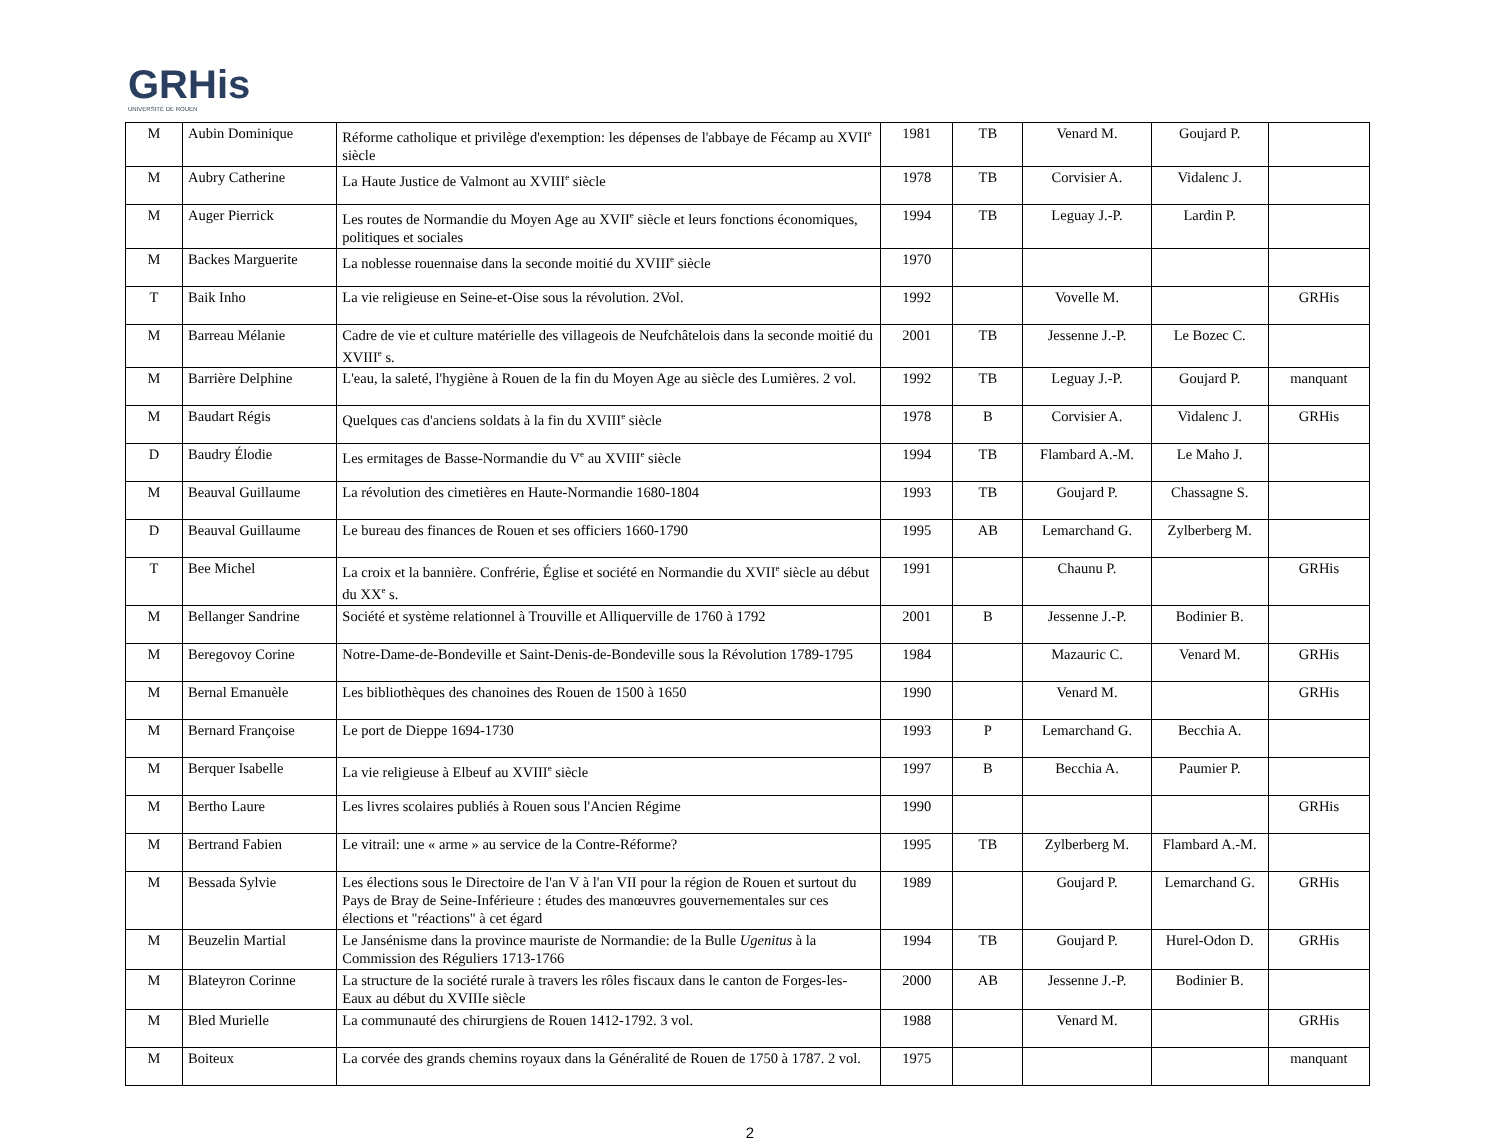GRHis
UNIVERSITÉ DE ROUEN
| M | Aubin Dominique | Réforme catholique et privilège d'exemption: les dépenses de l'abbaye de Fécamp au XVII<sup>e</sup> siècle | 1981 | TB | Venard M. | Goujard P. | |
| M | Aubry Catherine | La Haute Justice de Valmont au XVIII<sup>e</sup> siècle | 1978 | TB | Corvisier A. | Vidalenc J. | |
| M | Auger Pierrick | Les routes de Normandie du Moyen Age au XVII<sup>e</sup> siècle et leurs fonctions économiques, politiques et sociales | 1994 | TB | Leguay J.-P. | Lardin P. | |
| M | Backes Marguerite | La noblesse rouennaise dans la seconde moitié du XVIII<sup>e</sup> siècle | 1970 | | | | |
| T | Baik Inho | La vie religieuse en Seine-et-Oise sous la révolution. 2Vol. | 1992 | | Vovelle M. | | GRHis |
| M | Barreau Mélanie | Cadre de vie et culture matérielle des villageois de Neufchâtelois dans la seconde moitié du XVIII<sup>e</sup> s. | 2001 | TB | Jessenne J.-P. | Le Bozec C. | |
| M | Barrière Delphine | L'eau, la saleté, l'hygiène à Rouen de la fin du Moyen Age au siècle des Lumières. 2 vol. | 1992 | TB | Leguay J.-P. | Goujard P. | manquant |
| M | Baudart Régis | Quelques cas d'anciens soldats à la fin du XVIII<sup>e</sup> siècle | 1978 | B | Corvisier A. | Vidalenc J. | GRHis |
| D | Baudry Élodie | Les ermitages de Basse-Normandie du V<sup>e</sup> au XVIII<sup>e</sup> siècle | 1994 | TB | Flambard A.-M. | Le Maho J. | |
| M | Beauval Guillaume | La révolution des cimetières en Haute-Normandie 1680-1804 | 1993 | TB | Goujard P. | Chassagne S. | |
| D | Beauval Guillaume | Le bureau des finances de Rouen et ses officiers 1660-1790 | 1995 | AB | Lemarchand G. | Zylberberg M. | |
| T | Bee Michel | La croix et la bannière. Confrérie, Église et société en Normandie du XVII<sup>e</sup> siècle au début du XX<sup>e</sup> s. | 1991 | | Chaunu P. | | GRHis |
| M | Bellanger Sandrine | Société et système relationnel à Trouville et Alliquerville de 1760 à 1792 | 2001 | B | Jessenne J.-P. | Bodinier B. | |
| M | Beregovoy Corine | Notre-Dame-de-Bondeville et Saint-Denis-de-Bondeville sous la Révolution 1789-1795 | 1984 | | Mazauric C. | Venard M. | GRHis |
| M | Bernal Emanuèle | Les bibliothèques des chanoines des Rouen de 1500 à 1650 | 1990 | | Venard M. | | GRHis |
| M | Bernard Françoise | Le port de Dieppe 1694-1730 | 1993 | P | Lemarchand G. | Becchia A. | |
| M | Berquer Isabelle | La vie religieuse à Elbeuf au XVIII<sup>e</sup> siècle | 1997 | B | Becchia A. | Paumier P. | |
| M | Bertho Laure | Les livres scolaires publiés à Rouen sous l'Ancien Régime | 1990 | | | | GRHis |
| M | Bertrand Fabien | Le vitrail: une « arme » au service de la Contre-Réforme? | 1995 | TB | Zylberberg M. | Flambard A.-M. | |
| M | Bessada Sylvie | Les élections sous le Directoire de l'an V à l'an VII pour la région de Rouen et surtout du Pays de Bray de Seine-Inférieure : études des manœuvres gouvernementales sur ces élections et "réactions" à cet égard | 1989 | | Goujard P. | Lemarchand G. | GRHis |
| M | Beuzelin Martial | Le Jansénisme dans la province mauriste de Normandie: de la Bulle Ugenitus à la Commission des Réguliers 1713-1766 | 1994 | TB | Goujard P. | Hurel-Odon D. | GRHis |
| M | Blateyron Corinne | La structure de la société rurale à travers les rôles fiscaux dans le canton de Forges-les-Eaux au début du XVIIIe siècle | 2000 | AB | Jessenne J.-P. | Bodinier B. | |
| M | Bled Murielle | La communauté des chirurgiens de Rouen 1412-1792. 3 vol. | 1988 | | Venard M. | | GRHis |
| M | Boiteux | La corvée des grands chemins royaux dans la Généralité de Rouen de 1750 à 1787. 2 vol. | 1975 | | | | manquant |
2